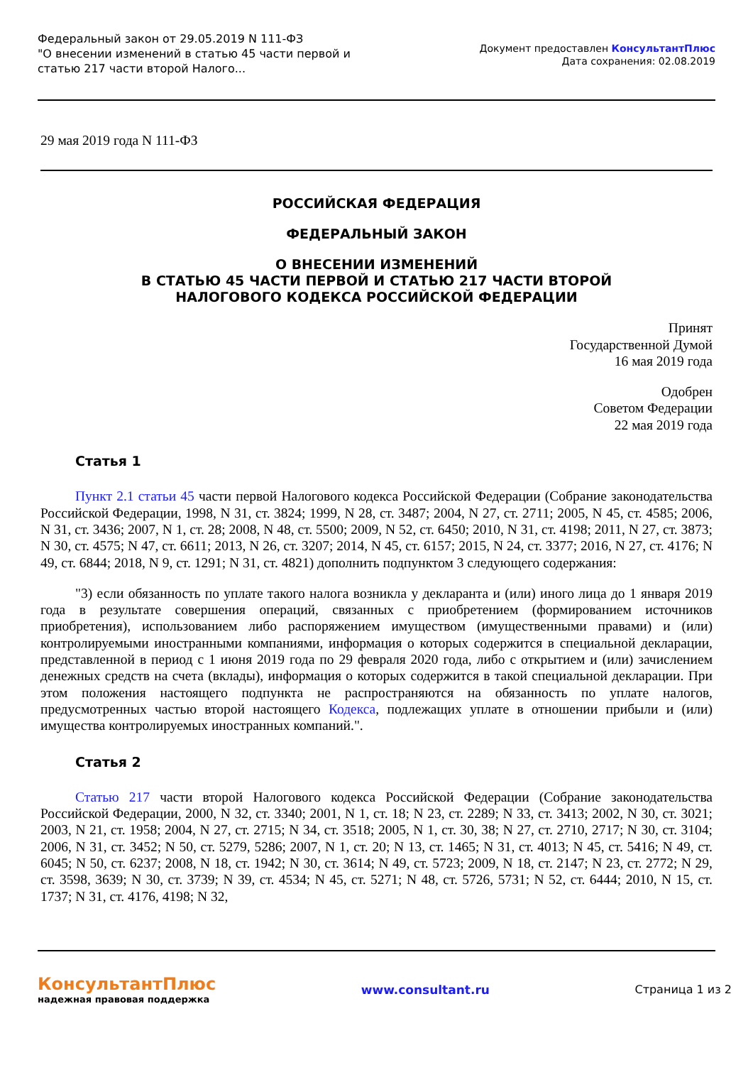Федеральный закон от 29.05.2019 N 111-ФЗ
"О внесении изменений в статью 45 части первой и статью 217 части второй Налого...
Документ предоставлен КонсультантПлюс
Дата сохранения: 02.08.2019
29 мая 2019 года N 111-ФЗ
РОССИЙСКАЯ ФЕДЕРАЦИЯ
ФЕДЕРАЛЬНЫЙ ЗАКОН
О ВНЕСЕНИИ ИЗМЕНЕНИЙ
В СТАТЬЮ 45 ЧАСТИ ПЕРВОЙ И СТАТЬЮ 217 ЧАСТИ ВТОРОЙ
НАЛОГОВОГО КОДЕКСА РОССИЙСКОЙ ФЕДЕРАЦИИ
Принят
Государственной Думой
16 мая 2019 года
Одобрен
Советом Федерации
22 мая 2019 года
Статья 1
Пункт 2.1 статьи 45 части первой Налогового кодекса Российской Федерации (Собрание законодательства Российской Федерации, 1998, N 31, ст. 3824; 1999, N 28, ст. 3487; 2004, N 27, ст. 2711; 2005, N 45, ст. 4585; 2006, N 31, ст. 3436; 2007, N 1, ст. 28; 2008, N 48, ст. 5500; 2009, N 52, ст. 6450; 2010, N 31, ст. 4198; 2011, N 27, ст. 3873; N 30, ст. 4575; N 47, ст. 6611; 2013, N 26, ст. 3207; 2014, N 45, ст. 6157; 2015, N 24, ст. 3377; 2016, N 27, ст. 4176; N 49, ст. 6844; 2018, N 9, ст. 1291; N 31, ст. 4821) дополнить подпунктом 3 следующего содержания:
"3) если обязанность по уплате такого налога возникла у декларанта и (или) иного лица до 1 января 2019 года в результате совершения операций, связанных с приобретением (формированием источников приобретения), использованием либо распоряжением имуществом (имущественными правами) и (или) контролируемыми иностранными компаниями, информация о которых содержится в специальной декларации, представленной в период с 1 июня 2019 года по 29 февраля 2020 года, либо с открытием и (или) зачислением денежных средств на счета (вклады), информация о которых содержится в такой специальной декларации. При этом положения настоящего подпункта не распространяются на обязанность по уплате налогов, предусмотренных частью второй настоящего Кодекса, подлежащих уплате в отношении прибыли и (или) имущества контролируемых иностранных компаний.".
Статья 2
Статью 217 части второй Налогового кодекса Российской Федерации (Собрание законодательства Российской Федерации, 2000, N 32, ст. 3340; 2001, N 1, ст. 18; N 23, ст. 2289; N 33, ст. 3413; 2002, N 30, ст. 3021; 2003, N 21, ст. 1958; 2004, N 27, ст. 2715; N 34, ст. 3518; 2005, N 1, ст. 30, 38; N 27, ст. 2710, 2717; N 30, ст. 3104; 2006, N 31, ст. 3452; N 50, ст. 5279, 5286; 2007, N 1, ст. 20; N 13, ст. 1465; N 31, ст. 4013; N 45, ст. 5416; N 49, ст. 6045; N 50, ст. 6237; 2008, N 18, ст. 1942; N 30, ст. 3614; N 49, ст. 5723; 2009, N 18, ст. 2147; N 23, ст. 2772; N 29, ст. 3598, 3639; N 30, ст. 3739; N 39, ст. 4534; N 45, ст. 5271; N 48, ст. 5726, 5731; N 52, ст. 6444; 2010, N 15, ст. 1737; N 31, ст. 4176, 4198; N 32,
КонсультантПлюс
надежная правовая поддержка
www.consultant.ru Страница 1 из 2